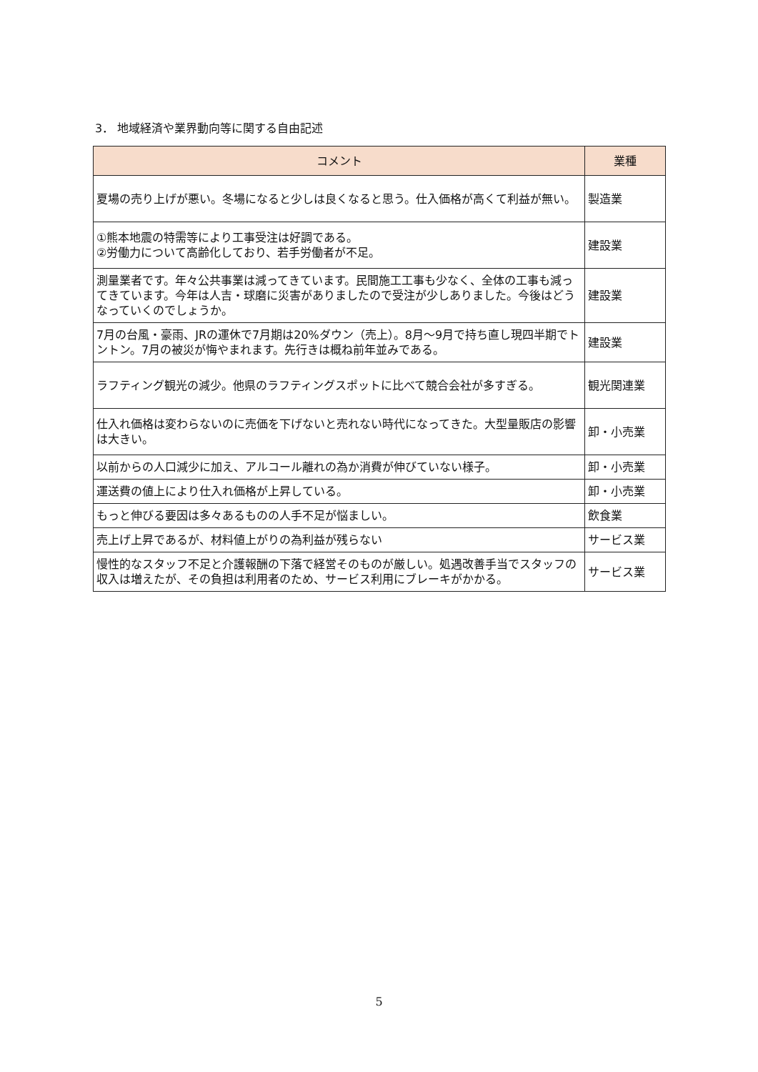3． 地域経済や業界動向等に関する自由記述
| コメント | 業種 |
| --- | --- |
| 夏場の売り上げが悪い。冬場になると少しは良くなると思う。仕入価格が高くて利益が無い。 | 製造業 |
| ①熊本地震の特需等により工事受注は好調である。 ②労働力について高齢化しており、若手労働者が不足。 | 建設業 |
| 測量業者です。年々公共事業は減ってきています。民間施工工事も少なく、全体の工事も減ってきています。今年は人吉・球磨に災害がありましたので受注が少しありました。今後はどうなっていくのでしょうか。 | 建設業 |
| 7月の台風・豪雨、JRの運休で7月期は20%ダウン（売上）。8月～9月で持ち直し現四半期でトントン。7月の被災が悔やまれます。先行きは概ね前年並みである。 | 建設業 |
| ラフティング観光の減少。他県のラフティングスポットに比べて競合会社が多すぎる。 | 観光関連業 |
| 仕入れ価格は変わらないのに売価を下げないと売れない時代になってきた。大型量販店の影響は大きい。 | 卸・小売業 |
| 以前からの人口減少に加え、アルコール離れの為か消費が伸びていない様子。 | 卸・小売業 |
| 運送費の値上により仕入れ価格が上昇している。 | 卸・小売業 |
| もっと伸びる要因は多々あるものの人手不足が悩ましい。 | 飲食業 |
| 売上げ上昇であるが、材料値上がりの為利益が残らない | サービス業 |
| 慢性的なスタッフ不足と介護報酬の下落で経営そのものが厳しい。処遇改善手当でスタッフの収入は増えたが、その負担は利用者のため、サービス利用にブレーキがかかる。 | サービス業 |
5